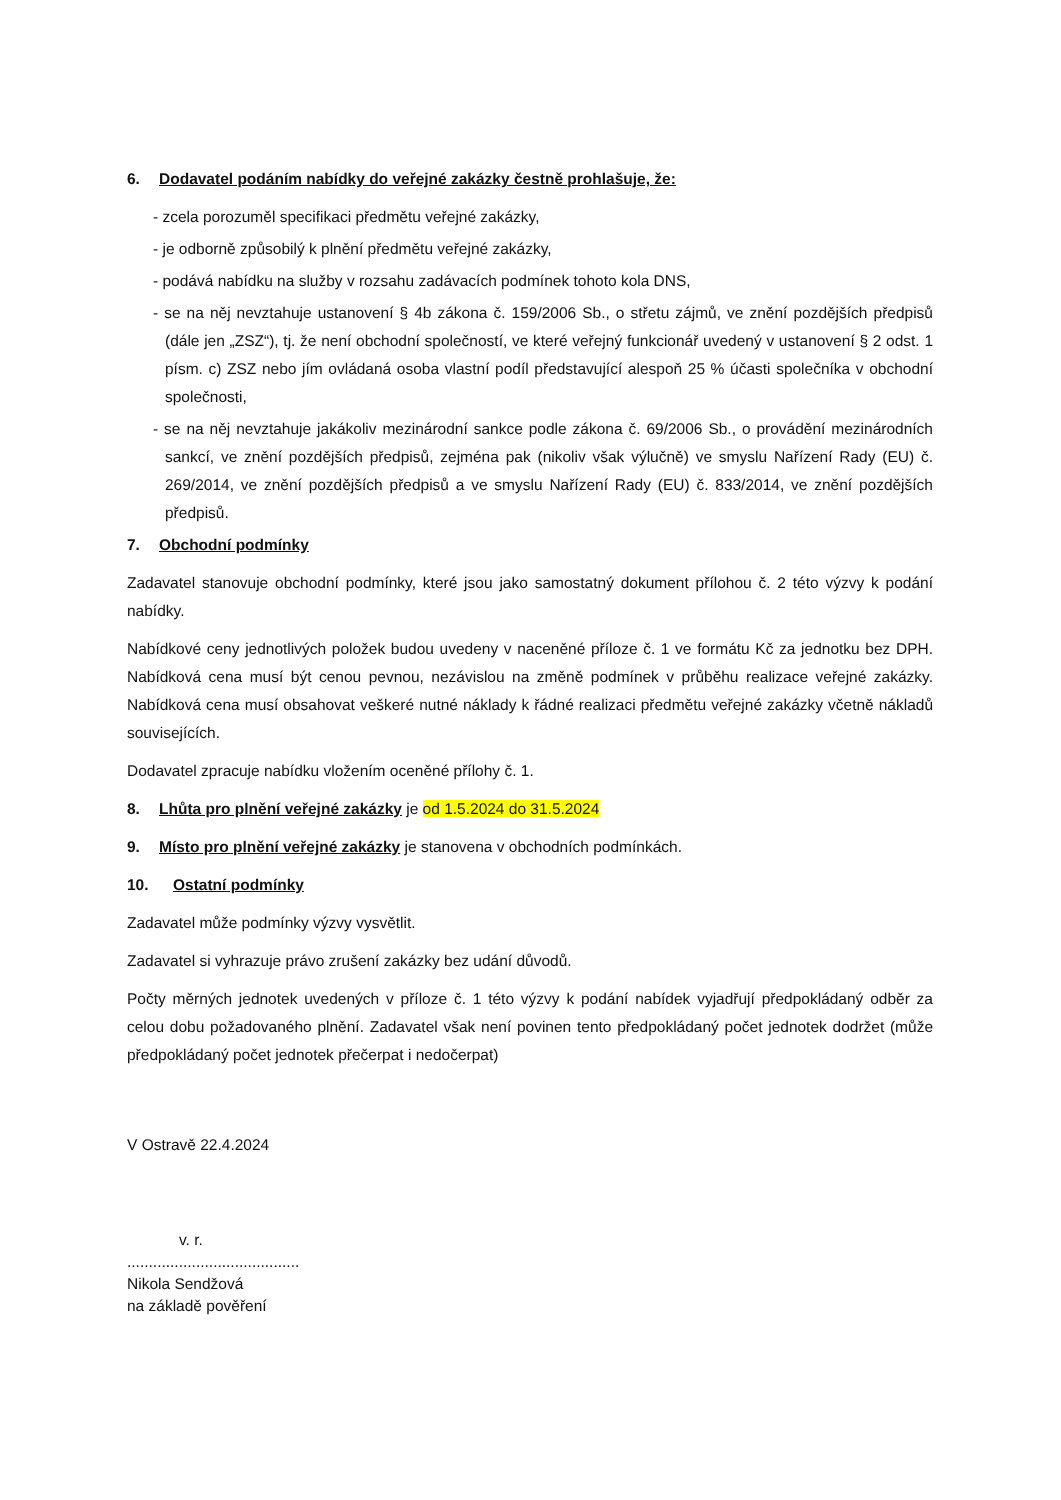6. Dodavatel podáním nabídky do veřejné zakázky čestně prohlašuje, že:
- zcela porozuměl specifikaci předmětu veřejné zakázky,
- je odborně způsobilý k plnění předmětu veřejné zakázky,
- podává nabídku na služby v rozsahu zadávacích podmínek tohoto kola DNS,
- se na něj nevztahuje ustanovení § 4b zákona č. 159/2006 Sb., o střetu zájmů, ve znění pozdějších předpisů (dále jen „ZSZ“), tj. že není obchodní společností, ve které veřejný funkcionář uvedený v ustanovení § 2 odst. 1 písm. c) ZSZ nebo jím ovládaná osoba vlastní podíl představující alespoň 25 % účasti společníka v obchodní společnosti,
- se na něj nevztahuje jakákoliv mezinárodní sankce podle zákona č. 69/2006 Sb., o provádění mezinárodních sankcí, ve znění pozdějších předpisů, zejména pak (nikoliv však výlučně) ve smyslu Nařízení Rady (EU) č. 269/2014, ve znění pozdějších předpisů a ve smyslu Nařízení Rady (EU) č. 833/2014, ve znění pozdějších předpisů.
7. Obchodní podmínky
Zadavatel stanovuje obchodní podmínky, které jsou jako samostatný dokument přílohou č. 2 této výzvy k podání nabídky.
Nabídkové ceny jednotlivých položek budou uvedeny v naceněné příloze č. 1 ve formátu Kč za jednotku bez DPH. Nabídková cena musí být cenou pevnou, nezávislou na změně podmínek v průběhu realizace veřejné zakázky. Nabídková cena musí obsahovat veškeré nutné náklady k řádné realizaci předmětu veřejné zakázky včetně nákladů souvisejících.
Dodavatel zpracuje nabídku vložením oceněné přílohy č. 1.
8. Lhůta pro plnění veřejné zakázky je od 1.5.2024 do 31.5.2024
9. Místo pro plnění veřejné zakázky je stanovena v obchodních podmínkách.
10. Ostatní podmínky
Zadavatel může podmínky výzvy vysvětlit.
Zadavatel si vyhrazuje právo zrušení zakázky bez udání důvodů.
Počty měrných jednotek uvedených v příloze č. 1 této výzvy k podání nabídek vyjadřují předpokládaný odběr za celou dobu požadovaného plnění. Zadavatel však není povinen tento předpokládaný počet jednotek dodržet (může předpokládaný počet jednotek přečerpat i nedočerpat)
V Ostravě 22.4.2024
v. r.
........................................
Nikola Sendžová
na základě pověření